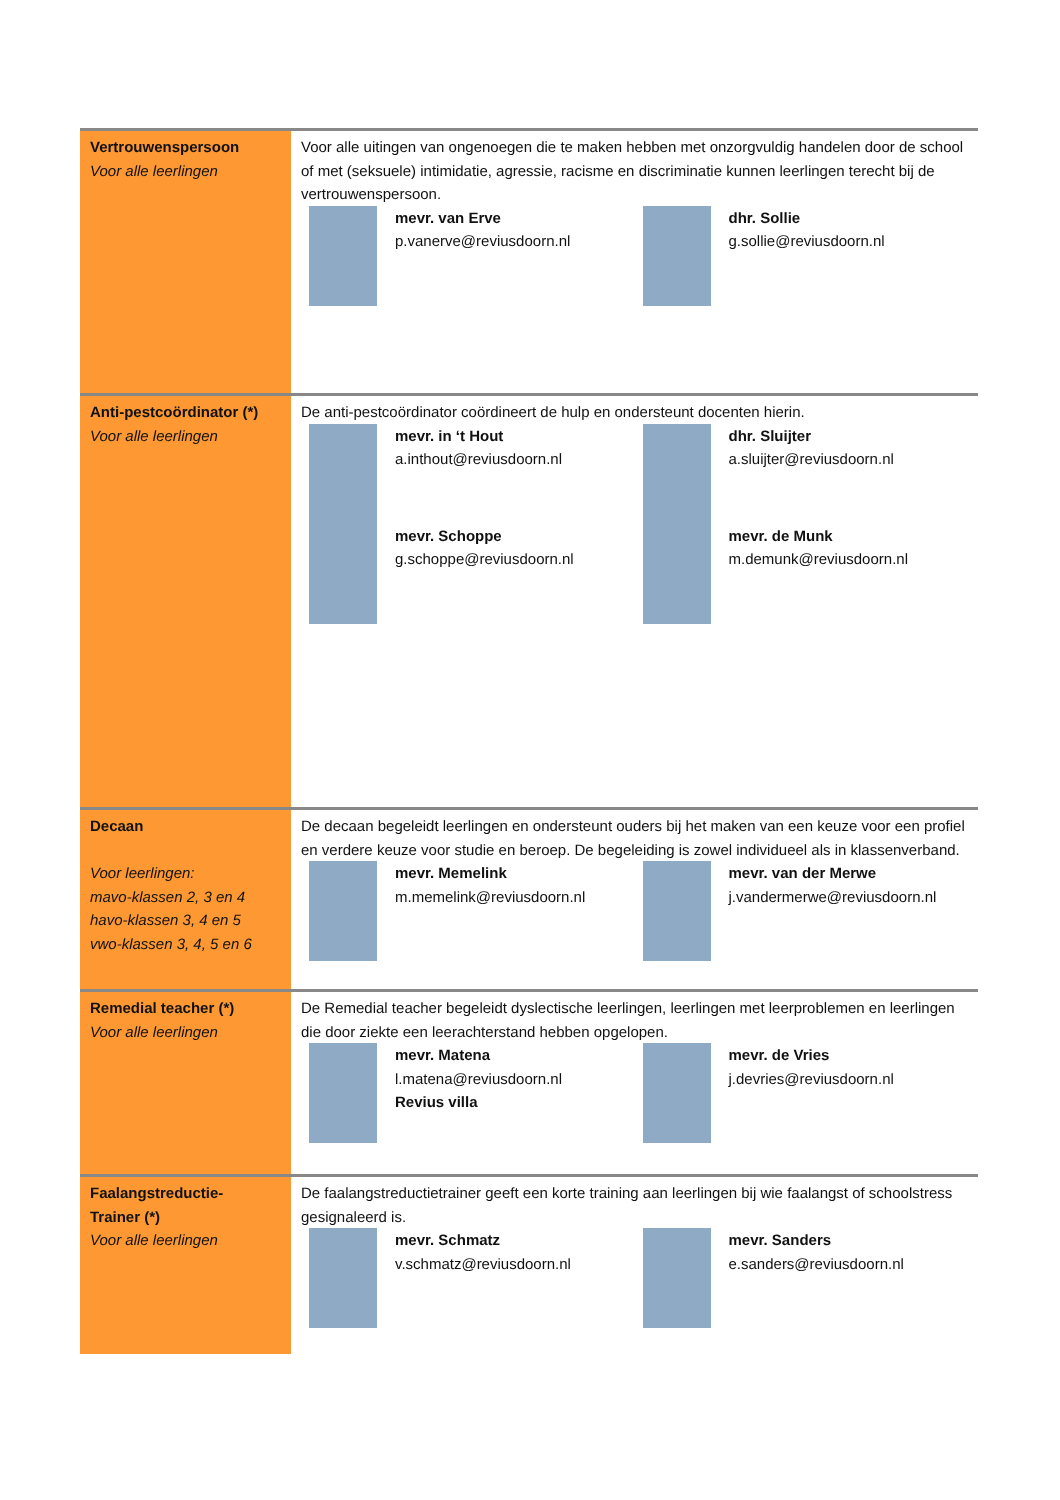| Vertrouwenspersoon Voor alle leerlingen | Voor alle uitingen van ongenoegen die te maken hebben met onzorgvuldig handelen door de school of met (seksuele) intimidatie, agressie, racisme en discriminatie kunnen leerlingen terecht bij de vertrouwenspersoon. mevr. van Erve p.vanerve@reviusdoorn.nl dhr. Sollie g.sollie@reviusdoorn.nl |
| Anti-pestcoördinator (*) Voor alle leerlingen | De anti-pestcoördinator coördineert de hulp en ondersteunt docenten hierin. mevr. in ‘t Hout a.inthout@reviusdoorn.nl dhr. Sluijter a.sluijter@reviusdoorn.nl mevr. Schoppe g.schoppe@reviusdoorn.nl mevr. de Munk m.demunk@reviusdoorn.nl |
| Decaan Voor leerlingen: mavo-klassen 2, 3 en 4 havo-klassen 3, 4 en 5 vwo-klassen 3, 4, 5 en 6 | De decaan begeleidt leerlingen en ondersteunt ouders bij het maken van een keuze voor een profiel en verdere keuze voor studie en beroep. De begeleiding is zowel individueel als in klassenverband. mevr. Memelink m.memelink@reviusdoorn.nl mevr. van der Merwe j.vandermerwe@reviusdoorn.nl |
| Remedial teacher (*) Voor alle leerlingen | De Remedial teacher begeleidt dyslectische leerlingen, leerlingen met leerproblemen en leerlingen die door ziekte een leerachterstand hebben opgelopen. mevr. Matena l.matena@reviusdoorn.nl Revius villa mevr. de Vries j.devries@reviusdoorn.nl |
| Faalangstreductie- Trainer (*) Voor alle leerlingen | De faalangstreductietrainer geeft een korte training aan leerlingen bij wie faalangst of schoolstress gesignaleerd is. mevr. Schmatz v.schmatz@reviusdoorn.nl mevr. Sanders e.sanders@reviusdoorn.nl |